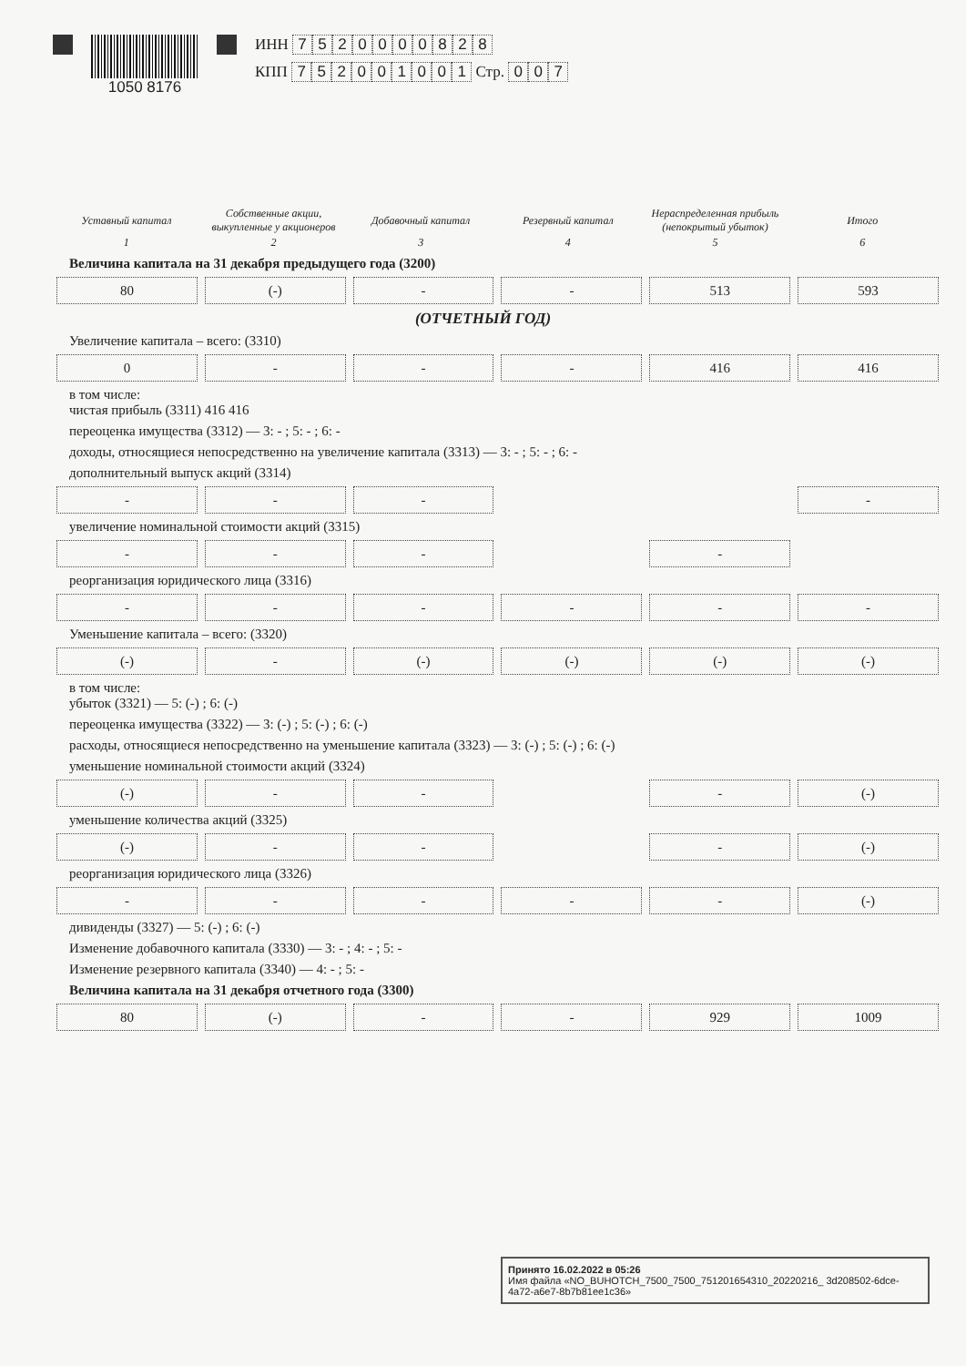1050 8176 ИНН 7520000828
КПП 752001001 Стр. 0 0 7
| Уставный капитал | Собственные акции, выкупленные у акционеров | Добавочный капитал | Резервный капитал | Нераспределенная прибыль (непокрытый убыток) | Итого |
| --- | --- | --- | --- | --- | --- |
| 1 | 2 | 3 | 4 | 5 | 6 |
Величина капитала на 31 декабря предыдущего года (3200)
80
(-)
-
-
513
593
(ОТЧЕТНЫЙ ГОД)
Увеличение капитала – всего: (3310)
0
-
-
-
416
416
в том числе:
чистая прибыль (3311) 416 416
переоценка имущества (3312) — 3: - ; 5: - ; 6: -
доходы, относящиеся непосредственно на увеличение капитала (3313) — 3: - ; 5: - ; 6: -
дополнительный выпуск акций (3314)
-
-
-
-
увеличение номинальной стоимости акций (3315)
-
-
-
-
реорганизация юридического лица (3316)
-
-
-
-
-
-
Уменьшение капитала – всего: (3320)
(-)
-
(-)
(-)
(-)
(-)
в том числе:
убыток (3321) — 5: (-) ; 6: (-)
переоценка имущества (3322) — 3: (-) ; 5: (-) ; 6: (-)
расходы, относящиеся непосредственно на уменьшение капитала (3323) — 3: (-) ; 5: (-) ; 6: (-)
уменьшение номинальной стоимости акций (3324)
(-)
-
-
-
(-)
уменьшение количества акций (3325)
(-)
-
-
-
(-)
реорганизация юридического лица (3326)
-
-
-
-
-
(-)
дивиденды (3327) — 5: (-) ; 6: (-)
Изменение добавочного капитала (3330) — 3: - ; 4: - ; 5: -
Изменение резервного капитала (3340) — 4: - ; 5: -
Величина капитала на 31 декабря отчетного года (3300)
80
(-)
-
-
929
1009
Принято 16.02.2022 в 05:26
Имя файла «NO_BUHOTCH_7500_7500_751201654310_20220216_ 3d208502-6dce-4a72-a6e7-8b7b81ee1c36»